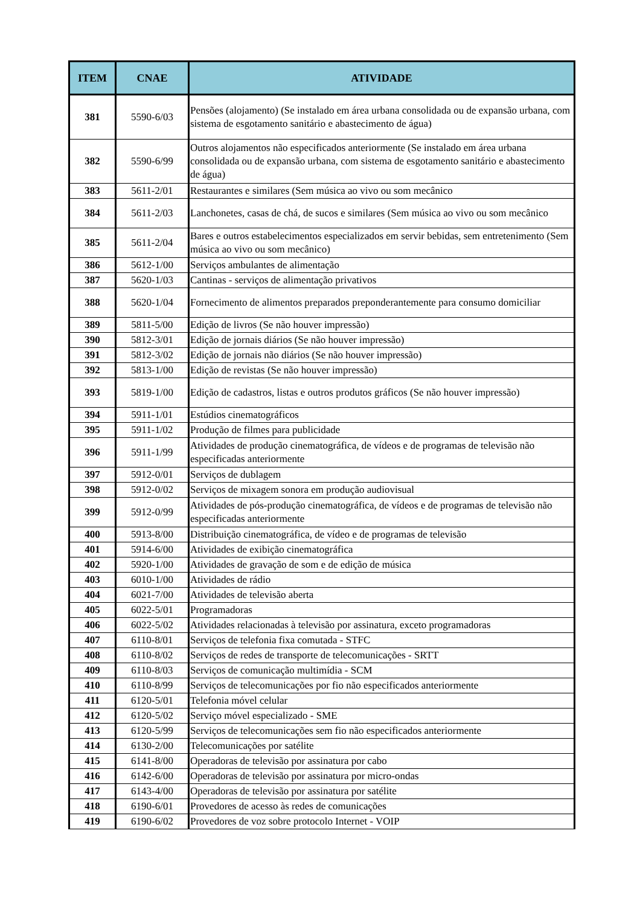| ITEM | CNAE | ATIVIDADE |
| --- | --- | --- |
| 381 | 5590-6/03 | Pensões (alojamento) (Se instalado em área urbana consolidada ou de expansão urbana, com sistema de esgotamento sanitário e abastecimento de água) |
| 382 | 5590-6/99 | Outros alojamentos não especificados anteriormente (Se instalado em área urbana consolidada ou de expansão urbana, com sistema de esgotamento sanitário e abastecimento de água) |
| 383 | 5611-2/01 | Restaurantes e similares (Sem música ao vivo ou som mecânico |
| 384 | 5611-2/03 | Lanchonetes, casas de chá, de sucos e similares (Sem música ao vivo ou som mecânico |
| 385 | 5611-2/04 | Bares e outros estabelecimentos especializados em servir bebidas, sem entretenimento (Sem música ao vivo ou som mecânico) |
| 386 | 5612-1/00 | Serviços ambulantes de alimentação |
| 387 | 5620-1/03 | Cantinas - serviços de alimentação privativos |
| 388 | 5620-1/04 | Fornecimento de alimentos preparados preponderantemente para consumo domiciliar |
| 389 | 5811-5/00 | Edição de livros (Se não houver impressão) |
| 390 | 5812-3/01 | Edição de jornais diários (Se não houver impressão) |
| 391 | 5812-3/02 | Edição de jornais não diários (Se não houver impressão) |
| 392 | 5813-1/00 | Edição de revistas (Se não houver impressão) |
| 393 | 5819-1/00 | Edição de cadastros, listas e outros produtos gráficos (Se não houver impressão) |
| 394 | 5911-1/01 | Estúdios cinematográficos |
| 395 | 5911-1/02 | Produção de filmes para publicidade |
| 396 | 5911-1/99 | Atividades de produção cinematográfica, de vídeos e de programas de televisão não especificadas anteriormente |
| 397 | 5912-0/01 | Serviços de dublagem |
| 398 | 5912-0/02 | Serviços de mixagem sonora em produção audiovisual |
| 399 | 5912-0/99 | Atividades de pós-produção cinematográfica, de vídeos e de programas de televisão não especificadas anteriormente |
| 400 | 5913-8/00 | Distribuição cinematográfica, de vídeo e de programas de televisão |
| 401 | 5914-6/00 | Atividades de exibição cinematográfica |
| 402 | 5920-1/00 | Atividades de gravação de som e de edição de música |
| 403 | 6010-1/00 | Atividades de rádio |
| 404 | 6021-7/00 | Atividades de televisão aberta |
| 405 | 6022-5/01 | Programadoras |
| 406 | 6022-5/02 | Atividades relacionadas à televisão por assinatura, exceto programadoras |
| 407 | 6110-8/01 | Serviços de telefonia fixa comutada - STFC |
| 408 | 6110-8/02 | Serviços de redes de transporte de telecomunicações - SRTT |
| 409 | 6110-8/03 | Serviços de comunicação multimídia - SCM |
| 410 | 6110-8/99 | Serviços de telecomunicações por fio não especificados anteriormente |
| 411 | 6120-5/01 | Telefonia móvel celular |
| 412 | 6120-5/02 | Serviço móvel especializado - SME |
| 413 | 6120-5/99 | Serviços de telecomunicações sem fio não especificados anteriormente |
| 414 | 6130-2/00 | Telecomunicações por satélite |
| 415 | 6141-8/00 | Operadoras de televisão por assinatura por cabo |
| 416 | 6142-6/00 | Operadoras de televisão por assinatura por micro-ondas |
| 417 | 6143-4/00 | Operadoras de televisão por assinatura por satélite |
| 418 | 6190-6/01 | Provedores de acesso às redes de comunicações |
| 419 | 6190-6/02 | Provedores de voz sobre protocolo Internet - VOIP |